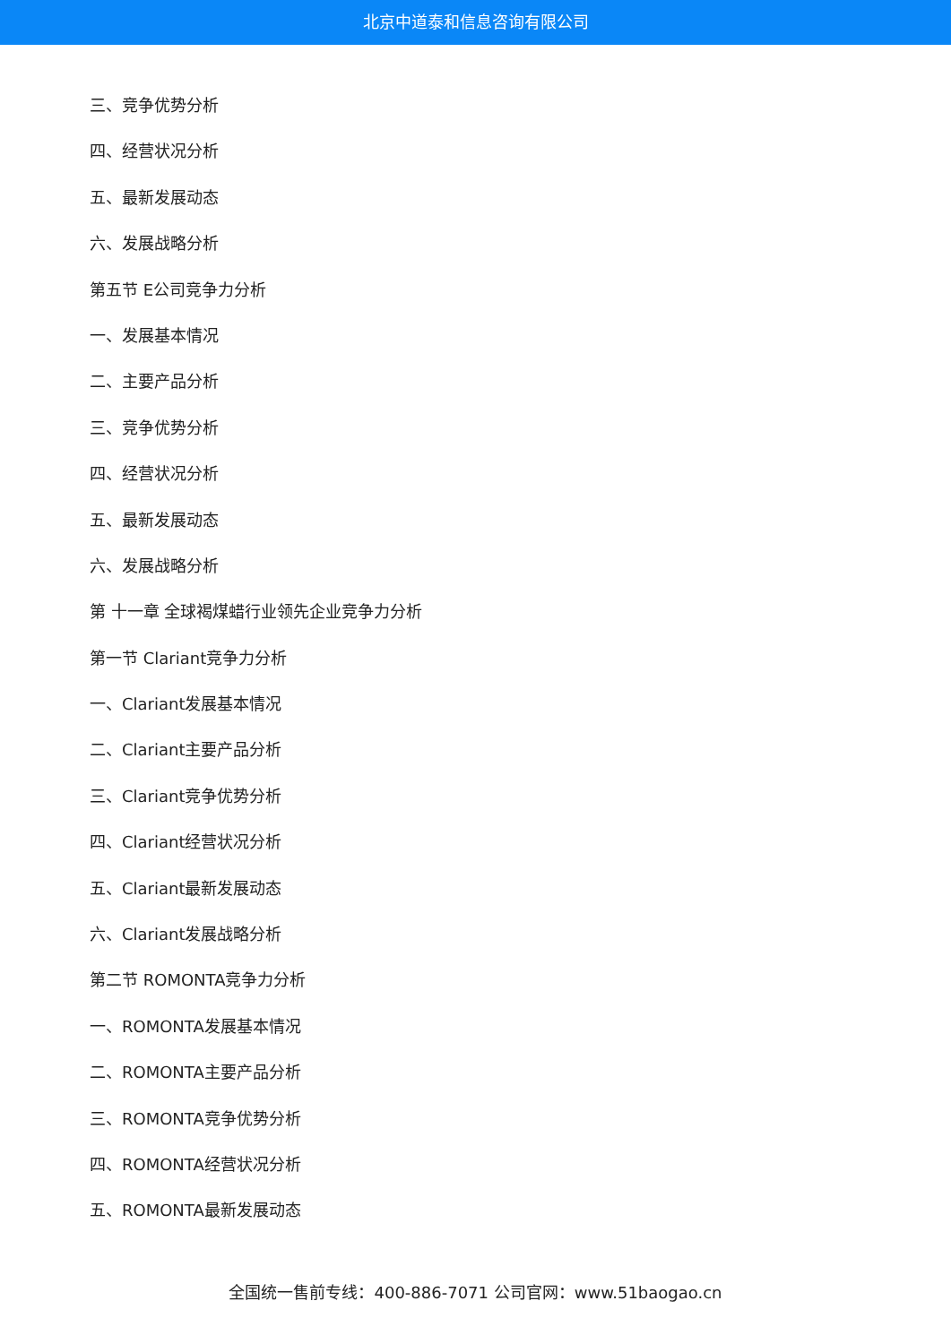北京中道泰和信息咨询有限公司
三、竞争优势分析
四、经营状况分析
五、最新发展动态
六、发展战略分析
第五节 E公司竞争力分析
一、发展基本情况
二、主要产品分析
三、竞争优势分析
四、经营状况分析
五、最新发展动态
六、发展战略分析
第 十一章 全球褐煤蜡行业领先企业竞争力分析
第一节 Clariant竞争力分析
一、Clariant发展基本情况
二、Clariant主要产品分析
三、Clariant竞争优势分析
四、Clariant经营状况分析
五、Clariant最新发展动态
六、Clariant发展战略分析
第二节 ROMONTA竞争力分析
一、ROMONTA发展基本情况
二、ROMONTA主要产品分析
三、ROMONTA竞争优势分析
四、ROMONTA经营状况分析
五、ROMONTA最新发展动态
全国统一售前专线：400-886-7071 公司官网：www.51baogao.cn